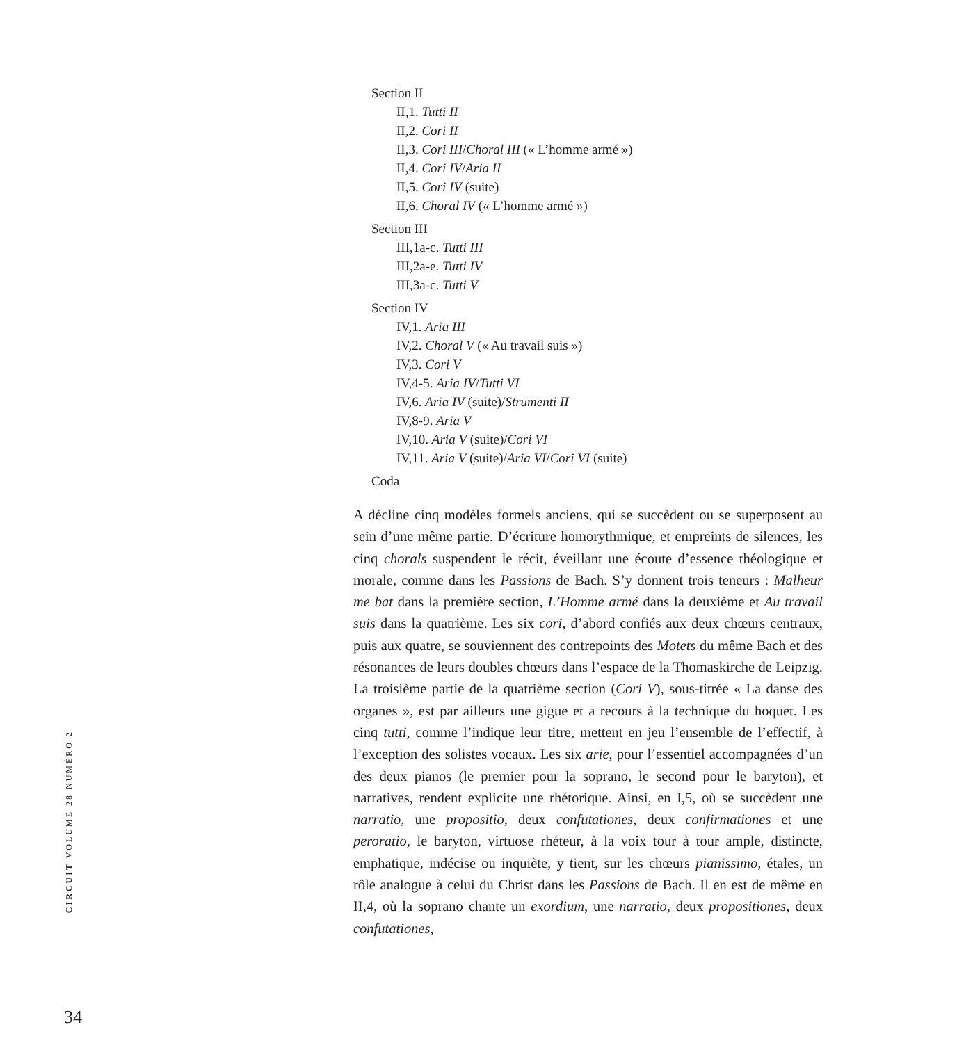Section II
II,1. Tutti II
II,2. Cori II
II,3. Cori III/Choral III (« L’homme armé »)
II,4. Cori IV/Aria II
II,5. Cori IV (suite)
II,6. Choral IV (« L’homme armé »)
Section III
III,1a-c. Tutti III
III,2a-e. Tutti IV
III,3a-c. Tutti V
Section IV
IV,1. Aria III
IV,2. Choral V (« Au travail suis »)
IV,3. Cori V
IV,4-5. Aria IV/Tutti VI
IV,6. Aria IV (suite)/Strumenti II
IV,8-9. Aria V
IV,10. Aria V (suite)/Cori VI
IV,11. Aria V (suite)/Aria VI/Cori VI (suite)
Coda
A décline cinq modèles formels anciens, qui se succèdent ou se superposent au sein d’une même partie. D’écriture homorythmique, et empreints de silences, les cinq chorals suspendent le récit, éveillant une écoute d’essence théologique et morale, comme dans les Passions de Bach. S’y donnent trois teneurs : Malheur me bat dans la première section, L’Homme armé dans la deuxième et Au travail suis dans la quatrième. Les six cori, d’abord confiés aux deux chœurs centraux, puis aux quatre, se souviennent des contrepoints des Motets du même Bach et des résonances de leurs doubles chœurs dans l’espace de la Thomaskirche de Leipzig. La troisième partie de la quatrième section (Cori V), sous-titrée « La danse des organes », est par ailleurs une gigue et a recours à la technique du hoquet. Les cinq tutti, comme l’indique leur titre, mettent en jeu l’ensemble de l’effectif, à l’exception des solistes vocaux. Les six arie, pour l’essentiel accompagnées d’un des deux pianos (le premier pour la soprano, le second pour le baryton), et narratives, rendent explicite une rhétorique. Ainsi, en I,5, où se succèdent une narratio, une propositio, deux confutationes, deux confirmationes et une peroratio, le baryton, virtuose rhéteur, à la voix tour à tour ample, distincte, emphatique, indécise ou inquiète, y tient, sur les chœurs pianissimo, étales, un rôle analogue à celui du Christ dans les Passions de Bach. Il en est de même en II,4, où la soprano chante un exordium, une narratio, deux propositiones, deux confutationes,
CIRCUIT VOLUME 28 NUMÉRO 2
34